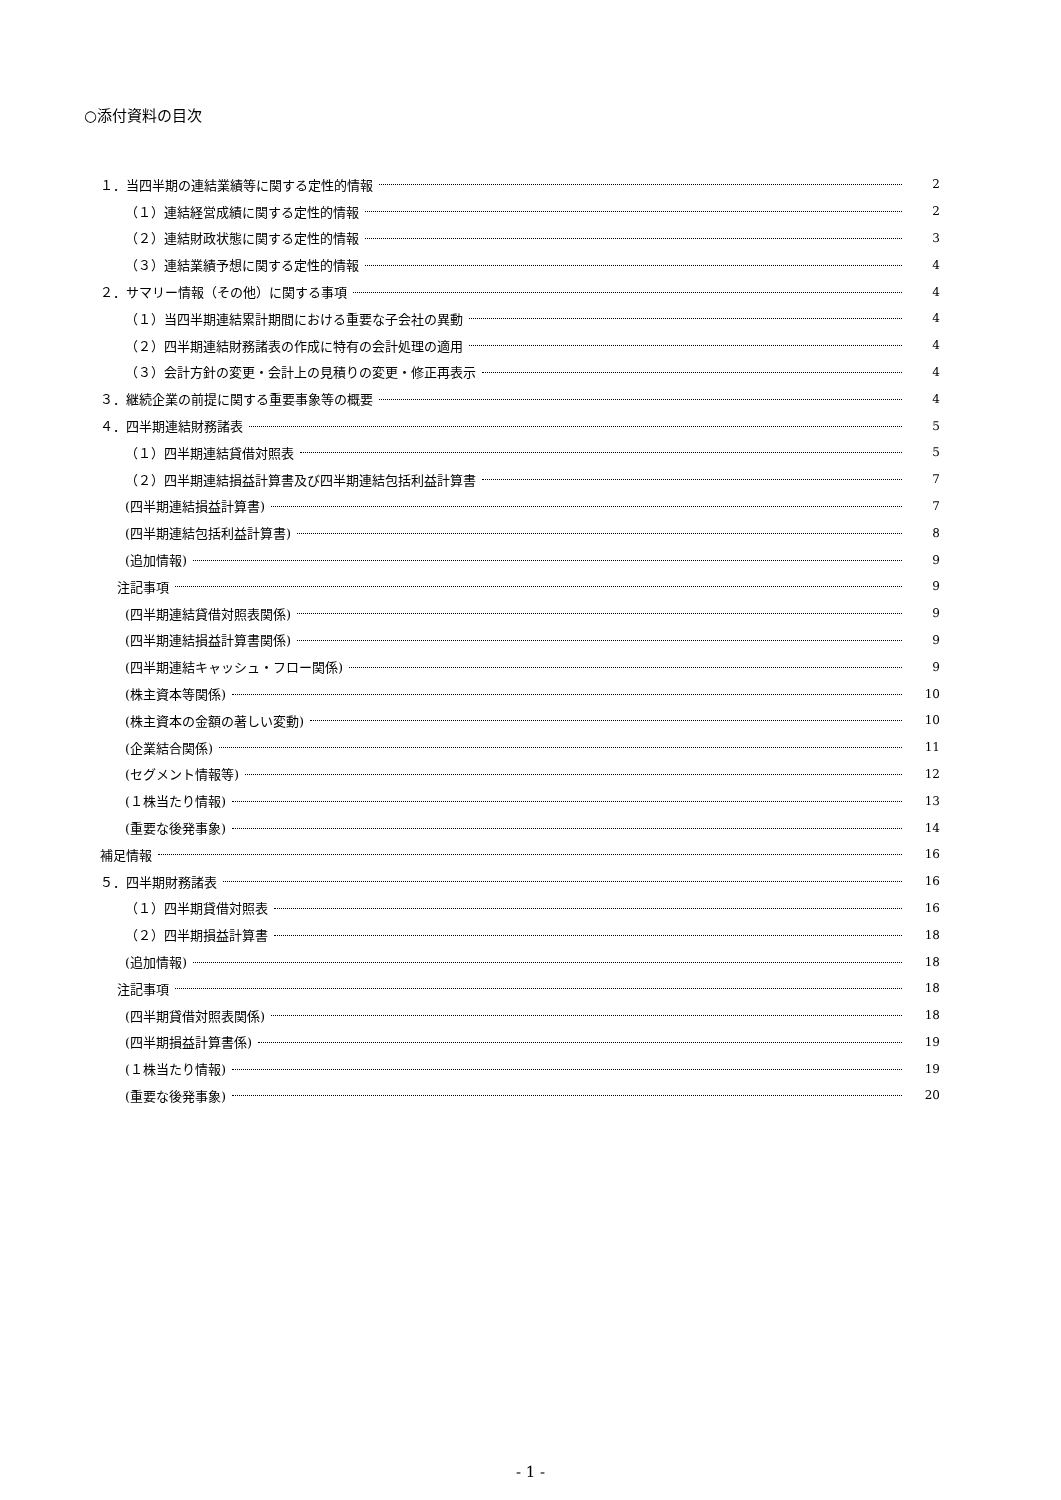○添付資料の目次
１．当四半期の連結業績等に関する定性的情報 2
（１）連結経営成績に関する定性的情報 2
（２）連結財政状態に関する定性的情報 3
（３）連結業績予想に関する定性的情報 4
２．サマリー情報（その他）に関する事項 4
（１）当四半期連結累計期間における重要な子会社の異動 4
（２）四半期連結財務諸表の作成に特有の会計処理の適用 4
（３）会計方針の変更・会計上の見積りの変更・修正再表示 4
３．継続企業の前提に関する重要事象等の概要 4
４．四半期連結財務諸表 5
（１）四半期連結貸借対照表 5
（２）四半期連結損益計算書及び四半期連結包括利益計算書 7
(四半期連結損益計算書) 7
(四半期連結包括利益計算書) 8
(追加情報) 9
注記事項 9
(四半期連結貸借対照表関係) 9
(四半期連結損益計算書関係) 9
(四半期連結キャッシュ・フロー関係) 9
(株主資本等関係) 10
(株主資本の金額の著しい変動) 10
(企業結合関係) 11
(セグメント情報等) 12
(１株当たり情報) 13
(重要な後発事象) 14
補足情報 16
５．四半期財務諸表 16
（１）四半期貸借対照表 16
（２）四半期損益計算書 18
(追加情報) 18
注記事項 18
(四半期貸借対照表関係) 18
(四半期損益計算書係) 19
(１株当たり情報) 19
(重要な後発事象) 20
- 1 -